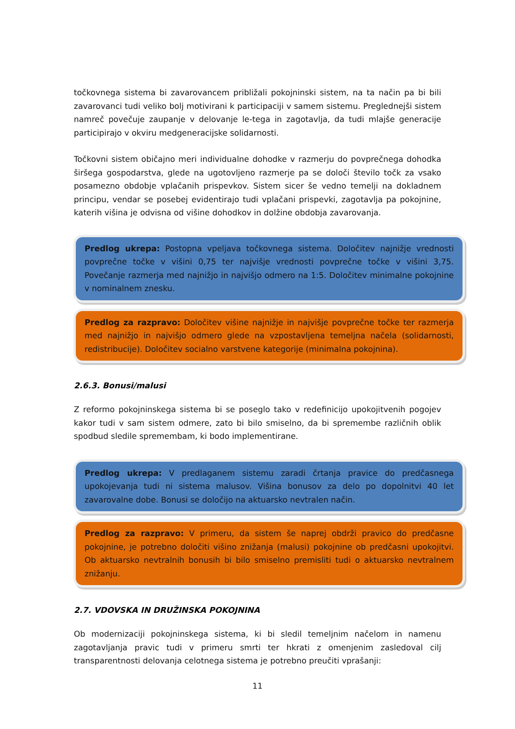točkovnega sistema bi zavarovancem približali pokojninski sistem, na ta način pa bi bili zavarovanci tudi veliko bolj motivirani k participaciji v samem sistemu. Preglednejši sistem namreč povečuje zaupanje v delovanje le-tega in zagotavlja, da tudi mlajše generacije participirajo v okviru medgeneracijske solidarnosti.
Točkovni sistem običajno meri individualne dohodke v razmerju do povprečnega dohodka širšega gospodarstva, glede na ugotovljeno razmerje pa se določi število točk za vsako posamezno obdobje vplačanih prispevkov. Sistem sicer še vedno temelji na dokladnem principu, vendar se posebej evidentirajo tudi vplačani prispevki, zagotavlja pa pokojnine, katerih višina je odvisna od višine dohodkov in dolžine obdobja zavarovanja.
Predlog ukrepa: Postopna vpeljava točkovnega sistema. Določitev najnižje vrednosti povprečne točke v višini 0,75 ter najvišje vrednosti povprečne točke v višini 3,75. Povečanje razmerja med najnižjo in najvišjo odmero na 1:5. Določitev minimalne pokojnine v nominalnem znesku.
Predlog za razpravo: Določitev višine najnižje in najvišje povprečne točke ter razmerja med najnižjo in najvišjo odmero glede na vzpostavljena temeljna načela (solidarnosti, redistribucije). Določitev socialno varstvene kategorije (minimalna pokojnina).
2.6.3. Bonusi/malusi
Z reformo pokojninskega sistema bi se poseglo tako v redefinicijo upokojitvenih pogojev kakor tudi v sam sistem odmere, zato bi bilo smiselno, da bi spremembe različnih oblik spodbud sledile spremembam, ki bodo implementirane.
Predlog ukrepa: V predlaganem sistemu zaradi črtanja pravice do predčasnega upokojevanja tudi ni sistema malusov. Višina bonusov za delo po dopolnitvi 40 let zavarovalne dobe. Bonusi se določijo na aktuarsko nevtralen način.
Predlog za razpravo: V primeru, da sistem še naprej obdrži pravico do predčasne pokojnine, je potrebno določiti višino znižanja (malusi) pokojnine ob predčasni upokojitvi. Ob aktuarsko nevtralnih bonusih bi bilo smiselno premisliti tudi o aktuarsko nevtralnem znižanju.
2.7. VDOVSKA IN DRUŽINSKA POKOJNINA
Ob modernizaciji pokojninskega sistema, ki bi sledil temeljnim načelom in namenu zagotavljanja pravic tudi v primeru smrti ter hkrati z omenjenim zasledoval cilj transparentnosti delovanja celotnega sistema je potrebno preučiti vprašanji:
11